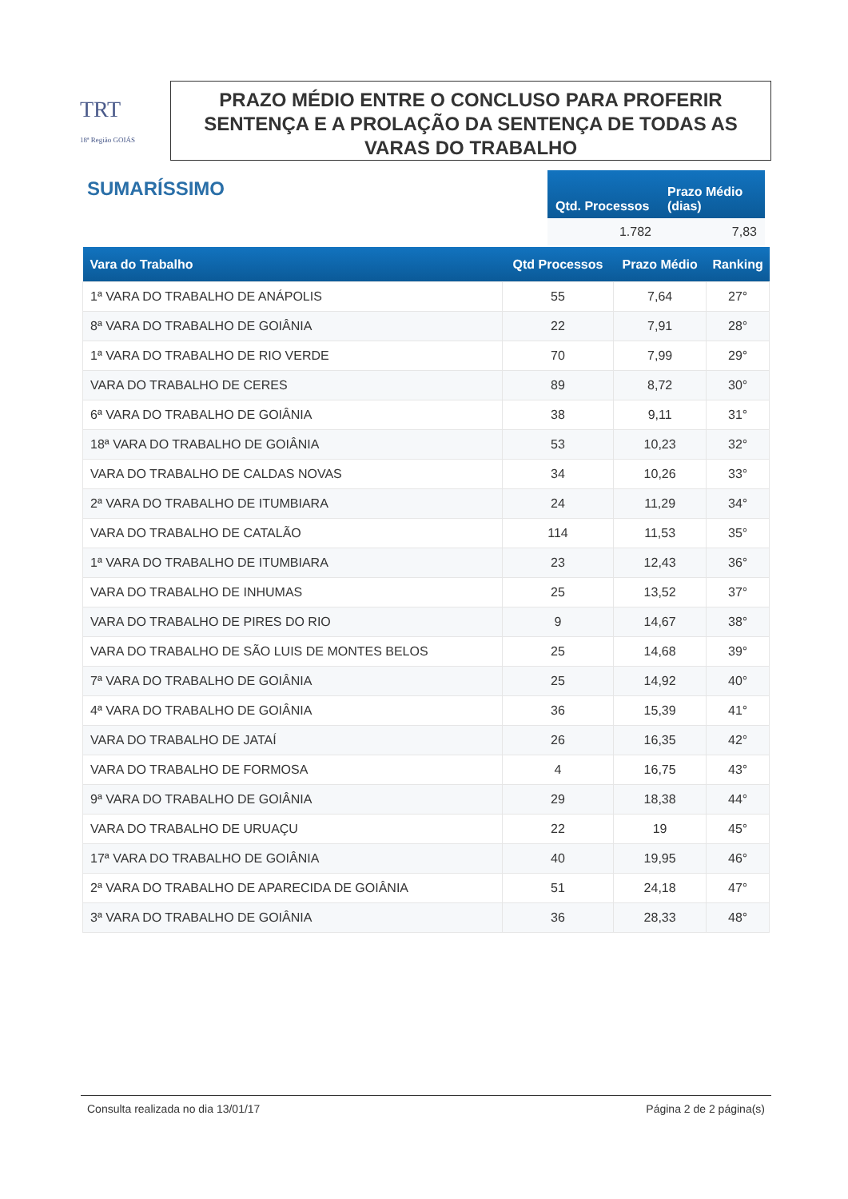TRT
18ª Região GOIÁS
PRAZO MÉDIO ENTRE O CONCLUSO PARA PROFERIR SENTENÇA E A PROLAÇÃO DA SENTENÇA DE TODAS AS VARAS DO TRABALHO
SUMARÍSSIMO
| Qtd. Processos | Prazo Médio (dias) |
| --- | --- |
| 1.782 | 7,83 |
| Vara do Trabalho | Qtd Processos | Prazo Médio | Ranking |
| --- | --- | --- | --- |
| 1ª VARA DO TRABALHO DE ANÁPOLIS | 55 | 7,64 | 27° |
| 8ª VARA DO TRABALHO DE GOIÂNIA | 22 | 7,91 | 28° |
| 1ª VARA DO TRABALHO DE RIO VERDE | 70 | 7,99 | 29° |
| VARA DO TRABALHO DE CERES | 89 | 8,72 | 30° |
| 6ª VARA DO TRABALHO DE GOIÂNIA | 38 | 9,11 | 31° |
| 18ª VARA DO TRABALHO DE GOIÂNIA | 53 | 10,23 | 32° |
| VARA DO TRABALHO DE CALDAS NOVAS | 34 | 10,26 | 33° |
| 2ª VARA DO TRABALHO DE ITUMBIARA | 24 | 11,29 | 34° |
| VARA DO TRABALHO DE CATALÃO | 114 | 11,53 | 35° |
| 1ª VARA DO TRABALHO DE ITUMBIARA | 23 | 12,43 | 36° |
| VARA DO TRABALHO DE INHUMAS | 25 | 13,52 | 37° |
| VARA DO TRABALHO DE PIRES DO RIO | 9 | 14,67 | 38° |
| VARA DO TRABALHO DE SÃO LUIS DE MONTES BELOS | 25 | 14,68 | 39° |
| 7ª VARA DO TRABALHO DE GOIÂNIA | 25 | 14,92 | 40° |
| 4ª VARA DO TRABALHO DE GOIÂNIA | 36 | 15,39 | 41° |
| VARA DO TRABALHO DE JATAÍ | 26 | 16,35 | 42° |
| VARA DO TRABALHO DE FORMOSA | 4 | 16,75 | 43° |
| 9ª VARA DO TRABALHO DE GOIÂNIA | 29 | 18,38 | 44° |
| VARA DO TRABALHO DE URUAÇU | 22 | 19 | 45° |
| 17ª VARA DO TRABALHO DE GOIÂNIA | 40 | 19,95 | 46° |
| 2ª VARA DO TRABALHO DE APARECIDA DE GOIÂNIA | 51 | 24,18 | 47° |
| 3ª VARA DO TRABALHO DE GOIÂNIA | 36 | 28,33 | 48° |
Consulta realizada no dia 13/01/17 Página 2 de 2 página(s)